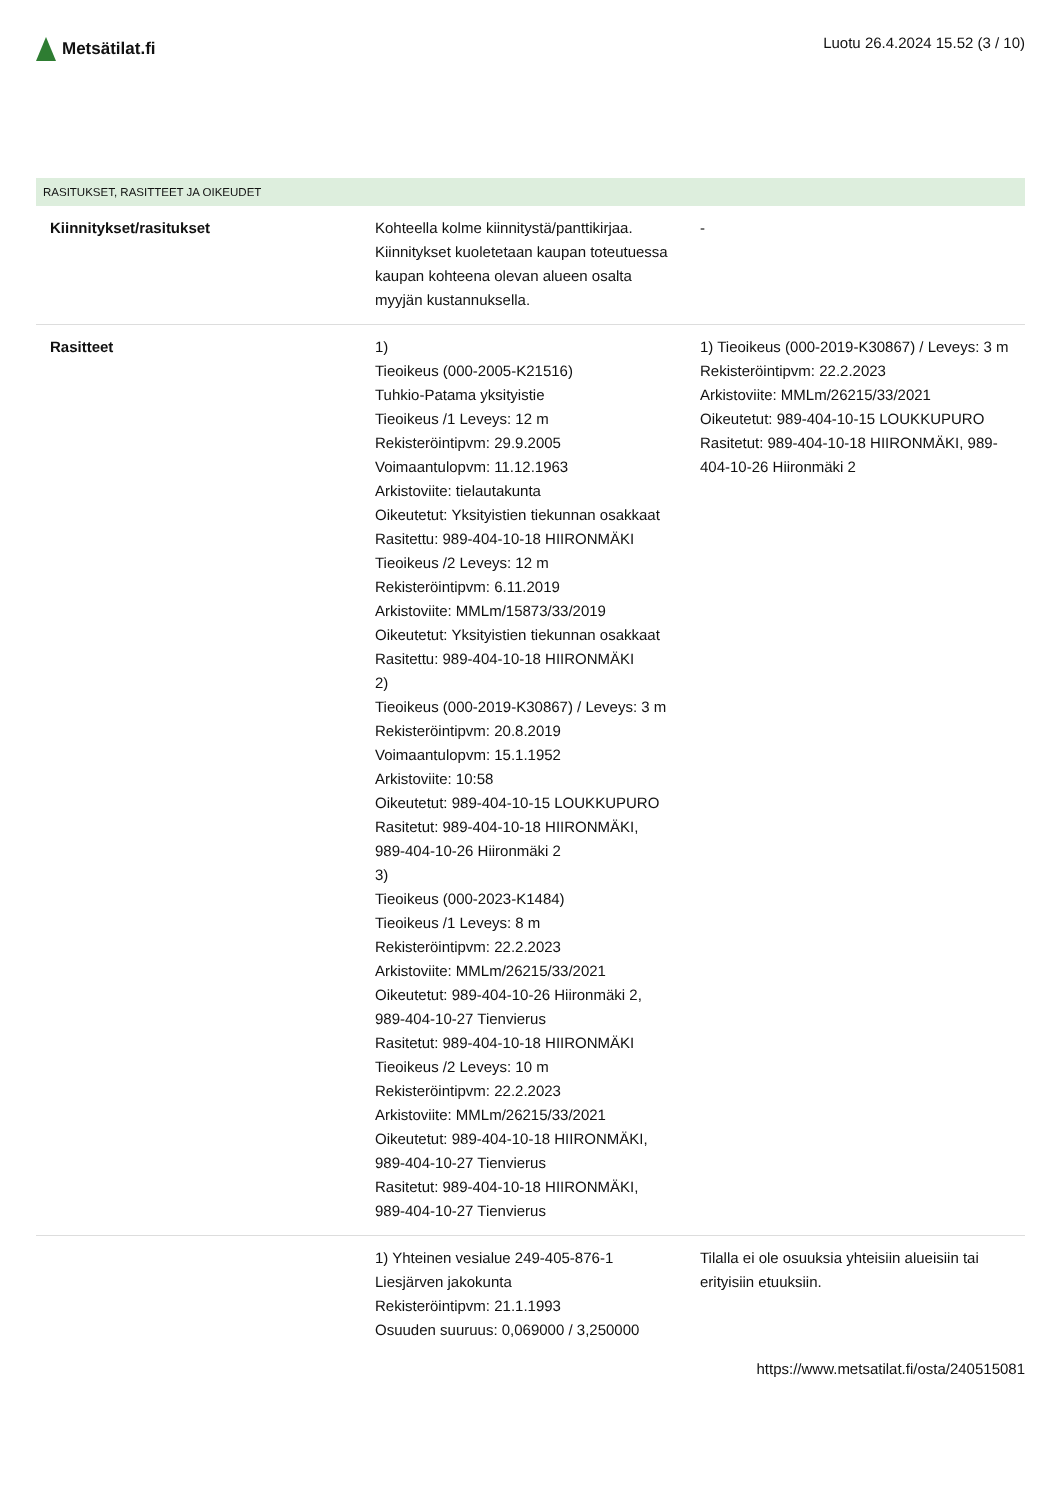Metsätilat.fi
Luotu 26.4.2024 15.52 (3 / 10)
RASITUKSET, RASITTEET JA OIKEUDET
| Kiinnitykset/rasitukset | Kohteella kolme kiinnitystä/panttikirjaa. Kiinnitykset kuoletetaan kaupan toteutuessa kaupan kohteena olevan alueen osalta myyjän kustannuksella. | - |
| Rasitteet | 1) Tieoikeus (000-2005-K21516) Tuhkio-Patama yksityistie Tieoikeus /1 Leveys: 12 m Rekisteröintipvm: 29.9.2005 Voimaantulopvm: 11.12.1963 Arkistoviite: tielautakunta Oikeutetut: Yksityistien tiekunnan osakkaat Rasitettu: 989-404-10-18 HIIRONMÄKI Tieoikeus /2 Leveys: 12 m Rekisteröintipvm: 6.11.2019 Arkistoviite: MMLm/15873/33/2019 Oikeutetut: Yksityistien tiekunnan osakkaat Rasitettu: 989-404-10-18 HIIRONMÄKI 2) Tieoikeus (000-2019-K30867) / Leveys: 3 m Rekisteröintipvm: 20.8.2019 Voimaantulopvm: 15.1.1952 Arkistoviite: 10:58 Oikeutetut: 989-404-10-15 LOUKKUPURO Rasitetut: 989-404-10-18 HIIRONMÄKI, 989-404-10-26 Hiironmäki 2 3) Tieoikeus (000-2023-K1484) Tieoikeus /1 Leveys: 8 m Rekisteröintipvm: 22.2.2023 Arkistoviite: MMLm/26215/33/2021 Oikeutetut: 989-404-10-26 Hiironmäki 2, 989-404-10-27 Tienvierus Rasitetut: 989-404-10-18 HIIRONMÄKI Tieoikeus /2 Leveys: 10 m Rekisteröintipvm: 22.2.2023 Arkistoviite: MMLm/26215/33/2021 Oikeutetut: 989-404-10-18 HIIRONMÄKI, 989-404-10-27 Tienvierus Rasitetut: 989-404-10-18 HIIRONMÄKI, 989-404-10-27 Tienvierus | 1) Tieoikeus (000-2019-K30867) / Leveys: 3 m Rekisteröintipvm: 22.2.2023 Arkistoviite: MMLm/26215/33/2021 Oikeutetut: 989-404-10-15 LOUKKUPURO Rasitetut: 989-404-10-18 HIIRONMÄKI, 989-404-10-26 Hiironmäki 2 |
| | 1) Yhteinen vesialue 249-405-876-1 Liesjärven jakokunta Rekisteröintipvm: 21.1.1993 Osuuden suuruus: 0,069000 / 3,250000 | Tilalla ei ole osuuksia yhteisiin alueisiin tai erityisiin etuuksiin. |
https://www.metsatilat.fi/osta/240515081